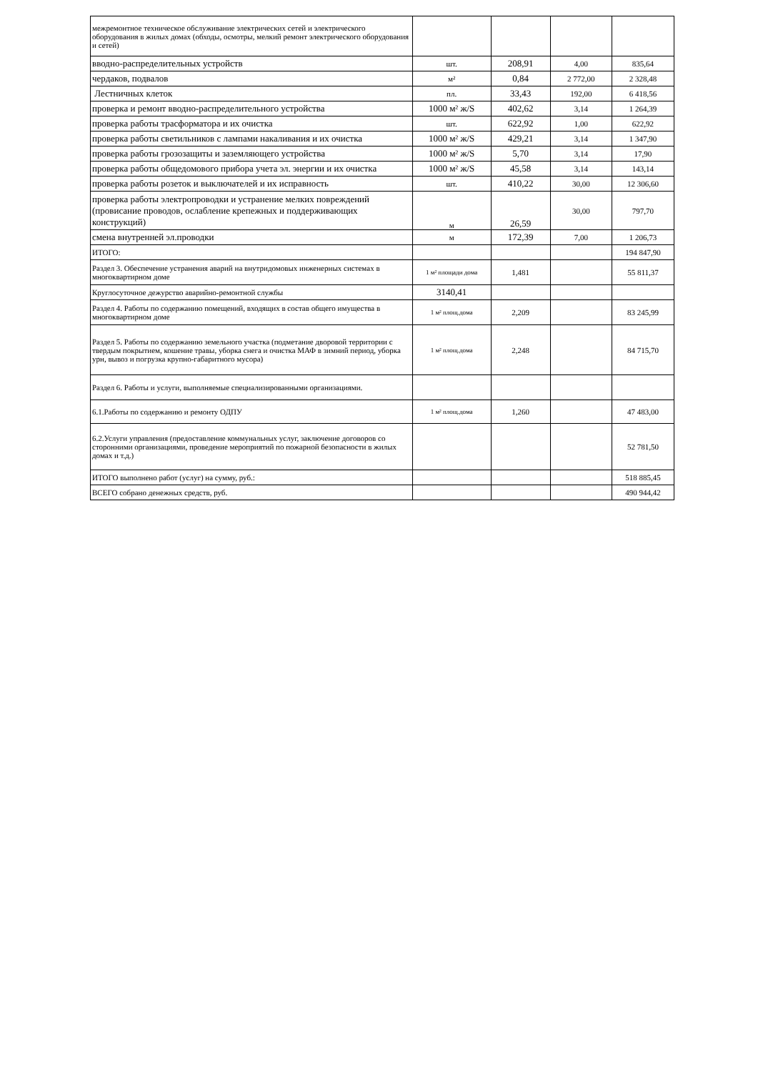| межремонтное техническое обслуживание электрических сетей и электрического оборудования в жилых домах (обходы, осмотры, мелкий ремонт электрического оборудования и сетей) | | | | |
| вводно-распределительных устройств | шт. | 208,91 | 4,00 | 835,64 |
| чердаков, подвалов | м² | 0,84 | 2 772,00 | 2 328,48 |
| Лестничных клеток | пл. | 33,43 | 192,00 | 6 418,56 |
| проверка и ремонт вводно-распределительного устройства | 1000 м² ж/S | 402,62 | 3,14 | 1 264,39 |
| проверка работы трасформатора и их очистка | шт. | 622,92 | 1,00 | 622,92 |
| проверка работы светильников с лампами накаливания и их очистка | 1000 м² ж/S | 429,21 | 3,14 | 1 347,90 |
| проверка работы грозозащиты и заземляющего устройства | 1000 м² ж/S | 5,70 | 3,14 | 17,90 |
| проверка работы общедомового прибора учета эл. энергии и их очистка | 1000 м² ж/S | 45,58 | 3,14 | 143,14 |
| проверка работы розеток и выключателей и их исправность | шт. | 410,22 | 30,00 | 12 306,60 |
| проверка работы электропроводки и устранение мелких повреждений (провисание проводов, ослабление крепежных и поддерживающих конструкций) | м | 26,59 | 30,00 | 797,70 |
| смена внутренней эл.проводки | м | 172,39 | 7,00 | 1 206,73 |
| ИТОГО: | | | | 194 847,90 |
| Раздел 3. Обеспечение устранения аварий на внутридомовых инженерных системах в многоквартирном доме | 1 м² площади дома | 1,481 | | 55 811,37 |
| Круглосуточное дежурство аварийно-ремонтной службы | 3140,41 | | | |
| Раздел 4. Работы по содержанию помещений, входящих в состав общего имущества в многоквартирном доме | 1 м² площ.дома | 2,209 | | 83 245,99 |
| Раздел 5. Работы по содержанию земельного участка (подметание дворовой территории с твердым покрытием, кошение травы, уборка снега и очистка МАФ в зимний период, уборка урн, вывоз и погрузка крупно-габаритного мусора) | 1 м² площ.дома | 2,248 | | 84 715,70 |
| Раздел 6. Работы и услуги, выполняемые специализированными организациями. | | | | |
| 6.1.Работы по содержанию и ремонту ОДПУ | 1 м² площ.дома | 1,260 | | 47 483,00 |
| 6.2.Услуги управления (предоставление коммунальных услуг, заключение договоров со сторонними организациями, проведение мероприятий по пожарной безопасности в жилых домах и т.д.) | | | | 52 781,50 |
| ИТОГО выполнено работ (услуг) на сумму, руб.: | | | | 518 885,45 |
| ВСЕГО собрано денежных средств, руб. | | | | 490 944,42 |